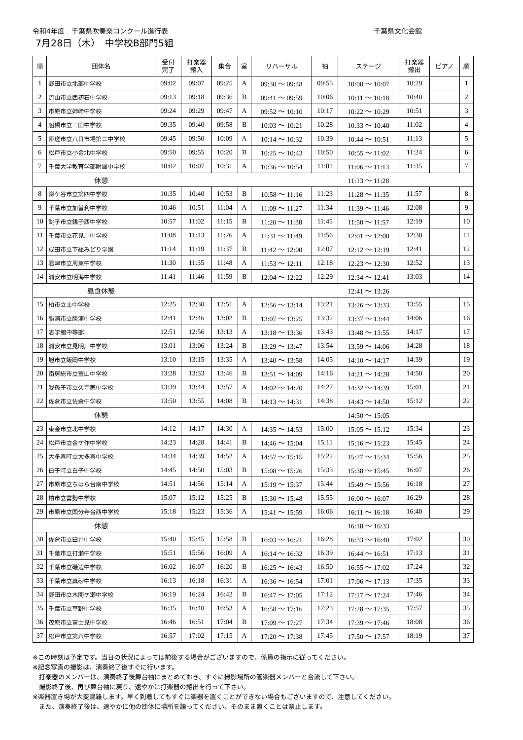令和4年度　千葉県吹奏楽コンクール進行表 千葉県文化会館
7月28日（木）　中学校B部門5組
| 順 | 団体名 | 受付 完了 | 打楽器 搬入 | 集合 | 室 | リハーサル | 袖 | ステージ | 打楽器 搬出 | ピアノ | 順 |
| --- | --- | --- | --- | --- | --- | --- | --- | --- | --- | --- | --- |
| 1 | 野田市立北部中学校 | 09:02 | 09:07 | 09:25 | A | 09:30 ～ 09:48 | 09:55 | 10:00 ～ 10:07 | 10:29 | | 1 |
| 2 | 流山市立西初石中学校 | 09:13 | 09:18 | 09:36 | B | 09:41 ～ 09:59 | 10:06 | 10:11 ～ 10:18 | 10:40 | | 2 |
| 3 | 市原市立姉崎中学校 | 09:24 | 09:29 | 09:47 | A | 09:52 ～ 10:10 | 10:17 | 10:22 ～ 10:29 | 10:51 | | 3 |
| 4 | 船橋市立三田中学校 | 09:35 | 09:40 | 09:58 | B | 10:03 ～ 10:21 | 10:28 | 10:33 ～ 10:40 | 11:02 | | 4 |
| 5 | 匝瑳市立八日市場第二中学校 | 09:45 | 09:50 | 10:09 | A | 10:14 ～ 10:32 | 10:39 | 10:44 ～ 10:51 | 11:13 | | 5 |
| 6 | 松戸市立小金北中学校 | 09:50 | 09:55 | 10:20 | B | 10:25 ～ 10:43 | 10:50 | 10:55 ～ 11:02 | 11:24 | | 6 |
| 7 | 千葉大学教育学部附属中学校 | 10:02 | 10:07 | 10:31 | A | 10:36 ～ 10:54 | 11:01 | 11:06 ～ 11:13 | 11:35 | | 7 |
| | 休憩 | | | | | | | 11:13 ～ 11:28 | | | |
| 8 | 鎌ケ谷市立第四中学校 | 10:35 | 10:40 | 10:53 | B | 10:58 ～ 11:16 | 11:23 | 11:28 ～ 11:35 | 11:57 | | 8 |
| 9 | 千葉市立加曽利中学校 | 10:46 | 10:51 | 11:04 | A | 11:09 ～ 11:27 | 11:34 | 11:39 ～ 11:46 | 12:08 | | 9 |
| 10 | 銚子市立銚子西中学校 | 10:57 | 11:02 | 11:15 | B | 11:20 ～ 11:38 | 11:45 | 11:50 ～ 11:57 | 12:19 | | 10 |
| 11 | 千葉市立花見川中学校 | 11:08 | 11:13 | 11:26 | A | 11:31 ～ 11:49 | 11:56 | 12:01 ～ 12:08 | 12:30 | | 11 |
| 12 | 成田市立下総みどり学園 | 11:14 | 11:19 | 11:37 | B | 11:42 ～ 12:00 | 12:07 | 12:12 ～ 12:19 | 12:41 | | 12 |
| 13 | 君津市立周東中学校 | 11:30 | 11:35 | 11:48 | A | 11:53 ～ 12:11 | 12:18 | 12:23 ～ 12:30 | 12:52 | | 13 |
| 14 | 浦安市立明海中学校 | 11:41 | 11:46 | 11:59 | B | 12:04 ～ 12:22 | 12:29 | 12:34 ～ 12:41 | 13:03 | | 14 |
| | 昼食休憩 | | | | | | | 12:41 ～ 13:26 | | | |
| 15 | 柏市立土中学校 | 12:25 | 12:30 | 12:51 | A | 12:56 ～ 13:14 | 13:21 | 13:26 ～ 13:33 | 13:55 | | 15 |
| 16 | 勝浦市立勝浦中学校 | 12:41 | 12:46 | 13:02 | B | 13:07 ～ 13:25 | 13:32 | 13:37 ～ 13:44 | 14:06 | | 16 |
| 17 | 志学館中等部 | 12:51 | 12:56 | 13:13 | A | 13:18 ～ 13:36 | 13:43 | 13:48 ～ 13:55 | 14:17 | | 17 |
| 18 | 浦安市立見明川中学校 | 13:01 | 13:06 | 13:24 | B | 13:29 ～ 13:47 | 13:54 | 13:59 ～ 14:06 | 14:28 | | 18 |
| 19 | 旭市立飯岡中学校 | 13:10 | 13:15 | 13:35 | A | 13:40 ～ 13:58 | 14:05 | 14:10 ～ 14:17 | 14:39 | | 19 |
| 20 | 南房総市立富山中学校 | 13:28 | 13:33 | 13:46 | B | 13:51 ～ 14:09 | 14:16 | 14:21 ～ 14:28 | 14:50 | | 20 |
| 21 | 我孫子市立久寺家中学校 | 13:39 | 13:44 | 13:57 | A | 14:02 ～ 14:20 | 14:27 | 14:32 ～ 14:39 | 15:01 | | 21 |
| 22 | 佐倉市立佐倉中学校 | 13:50 | 13:55 | 14:08 | B | 14:13 ～ 14:31 | 14:38 | 14:43 ～ 14:50 | 15:12 | | 22 |
| | 休憩 | | | | | | | 14:50 ～ 15:05 | | | |
| 23 | 東金市立北中学校 | 14:12 | 14:17 | 14:30 | A | 14:35 ～ 14:53 | 15:00 | 15:05 ～ 15:12 | 15:34 | | 23 |
| 24 | 松戸市立金ケ作中学校 | 14:23 | 14:28 | 14:41 | B | 14:46 ～ 15:04 | 15:11 | 15:16 ～ 15:23 | 15:45 | | 24 |
| 25 | 大多喜町立大多喜中学校 | 14:34 | 14:39 | 14:52 | A | 14:57 ～ 15:15 | 15:22 | 15:27 ～ 15:34 | 15:56 | | 25 |
| 26 | 白子町立白子中学校 | 14:45 | 14:50 | 15:03 | B | 15:08 ～ 15:26 | 15:33 | 15:38 ～ 15:45 | 16:07 | | 26 |
| 27 | 市原市立ちはら台南中学校 | 14:51 | 14:56 | 15:14 | A | 15:19 ～ 15:37 | 15:44 | 15:49 ～ 15:56 | 16:18 | | 27 |
| 28 | 柏市立富勢中学校 | 15:07 | 15:12 | 15:25 | B | 15:30 ～ 15:48 | 15:55 | 16:00 ～ 16:07 | 16:29 | | 28 |
| 29 | 市原市立国分寺台西中学校 | 15:18 | 15:23 | 15:36 | A | 15:41 ～ 15:59 | 16:06 | 16:11 ～ 16:18 | 16:40 | | 29 |
| | 休憩 | | | | | | | 16:18 ～ 16:33 | | | |
| 30 | 佐倉市立臼井中学校 | 15:40 | 15:45 | 15:58 | B | 16:03 ～ 16:21 | 16:28 | 16:33 ～ 16:40 | 17:02 | | 30 |
| 31 | 千葉市立打瀬中学校 | 15:51 | 15:56 | 16:09 | A | 16:14 ～ 16:32 | 16:39 | 16:44 ～ 16:51 | 17:13 | | 31 |
| 32 | 千葉市立磯辺中学校 | 16:02 | 16:07 | 16:20 | B | 16:25 ～ 16:43 | 16:50 | 16:55 ～ 17:02 | 17:24 | | 32 |
| 33 | 千葉市立真砂中学校 | 16:13 | 16:18 | 16:31 | A | 16:36 ～ 16:54 | 17:01 | 17:06 ～ 17:13 | 17:35 | | 33 |
| 34 | 野田市立木間ケ瀬中学校 | 16:19 | 16:24 | 16:42 | B | 16:47 ～ 17:05 | 17:12 | 17:17 ～ 17:24 | 17:46 | | 34 |
| 35 | 千葉市立草野中学校 | 16:35 | 16:40 | 16:53 | A | 16:58 ～ 17:16 | 17:23 | 17:28 ～ 17:35 | 17:57 | | 35 |
| 36 | 茂原市立富士見中学校 | 16:46 | 16:51 | 17:04 | B | 17:09 ～ 17:27 | 17:34 | 17:39 ～ 17:46 | 18:08 | | 36 |
| 37 | 松戸市立第六中学校 | 16:57 | 17:02 | 17:15 | A | 17:20 ～ 17:38 | 17:45 | 17:50 ～ 17:57 | 18:19 | | 37 |
※この時刻は予定です。当日の状況によっては前後する場合がございますので、係員の指示に従ってください。
※記念写真の撮影は、演奏終了後すぐに行います。
　打楽器のメンバーは、演奏終了後舞台袖にまとめておき、すぐに撮影場所の管楽器メンバーと合流して下さい。
　撮影終了後、再び舞台袖に戻り、速やかに打楽器の搬出を行って下さい。
※楽器置き場が大変混雑します。早く到着してもすぐに楽器を置くことができない場合もございますので、注意してください。
　また、演奏終了後は、速やかに他の団体に場所を譲ってください。そのまま置くことは禁止します。